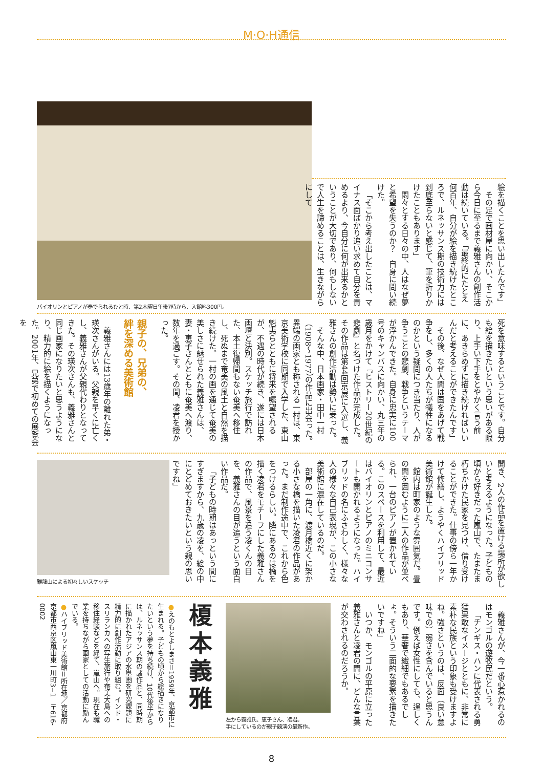M·O·H通信
絵を描くことを思い出したんです」
その足で画材屋に向かい、そこから今日に至るまで義雅さんの創作活動は続いている。「最終的にたとえ何百年、自分が絵を描き続けたところで、ルネッサンス期の技術力には到底至らないと感じて、筆を折りかけたこともあります」
悶々とする日々の中、人はなぜ夢と希望を失うのか？　自身に問い続けた。
「そこから考え出したことは、マイナス面ばかり追い求めて自分を責めるより、今自分に何が出来るかということが大切であり、何もしないで人生を諦めることは、生きながらにして
バイオリンとピアノが奏でられるひと時、第2木曜日午後7時から、入館料300円。
死を意味するということです。自分も絵を描きたいという思いがある限り、上手い下手をとやかく言う前に、あきらめずに描き続ければいいんだと考えることができたんです」
その後、なぜ人間は国をあげて戦争をし、多くの人たちが犠牲になるのかという疑問につき当たり、人が争うことの悲劇、戦争というテーマが浮かんできた。自身に忠実に100号のキャンバスに向かい、丸三年の歳月をかけて『ヒストリー20世紀の悲劇』と名づけた作品が完成した。その作品は第44回京展に入選し、義雅さんの創作活動は勢いに乗った。
そんな中、日本画家・田中一村（1908〜1977）の作品に出会った。異端の画家とも称される一村は、東京美術学校に同期で入学した、東山魁夷らとともに将来を嘱望されるが、不遇の時代が続き、遂には日本画壇と決別。スケッチ旅行で訪れた、本土復帰間もない奄美へ移住し、死ぬまで奄美の風土と自然を描き続けた。一村の画を通じて奄美の美しさに魅せられた義雅さんは、妻・恵子さんとともに奄美へ渡り、数年を過ごす。その間、凌君を授かった。
親子の、兄弟の、
絆を深める美術館
義雅さんには13歳年の離れた弟・瑛次さんがいる。父親を早くに亡くし、義雅さんが父親代わりとなってきた。その瑛次さんも、義雅さんと同じ画家になりたいと思うようになり、精力的に絵を描くようになった。2001年、兄弟で初めての展覧会を
開き、2人の作品を置ける場所が欲しいと考えるようになった。子どもの頃から好きだった嵐山で、たまたま朽ちかけた民家を見つけ、借り受けることができた。仕事の傍ら一年かけて修繕し、ようやくハイブリッド美術館が誕生した。
館内は町家のような雰囲気だ。畳の間を囲むように二人の作品が並べられ、一台のピアノが置かれている。このスペースを利用して、最近はバイオリンとピアノのミニコンサートも開かれるようになった。ハイブリッドの名にふさわしく、様々な人の様々な自己表現が、この小さな美術館に混在しているのだ。
部屋の一角に、渡月橋近くに架かる小さな橋を描いた凌君の作品があった。まだ制作途中で、これから色をつけるらしい。隣にあるのは橋を描く凌君をモチーフにした義雅さんの作品で、風景を追う凌くんの目を、義雅さんの目が追うという面白い作品だ。
「子どもの時期はあっという間にすぎますから、九歳の凌を、絵の中にとどめておきたいという親の思いですね」
雅龍山による初々しいスケッチ
義雅さんが、今一番心惹かれるのはモンゴルの遊牧民だという。
「チンギス・ハンに代表される勇猛果敢なイメージとともに、非常に素朴な民族という印象も受けますよね。強さというのは、反面（良い意味での）弱さを含んでいると思うんです。例えば女性にしても、逞しくもあり、華奢で繊細でもあるでしょ。そういう二面的な要素を描きたいですね」
いつか、モンゴルの平原に立った義雅さんと凌君の間に、どんな言葉が交わされるのだろうか。
左から義雅氏、恵子さん、凌君。
手にしているのが親子競演の最新作。
榎本義雅
●えのもとよしまさ＝1959年、京都市に生まれる。子どもの頃から絵描きになりたいという夢を持ち続け、10代後半からは、ルネッサンス期の諸作品と、同時期に描かれたアジアの水墨画を研究課題に精力的に創作活動に取り組む。インド・スリランカへの写生旅行や奄美大島への移住経験などを経て、嵐山へ。現在も職業を持ちながら画家としての活動に励んでいる。
●ハイブリッド美術館＝所在地／京都府京都市西京区嵐山東一川町3−1　〒616-0002
8